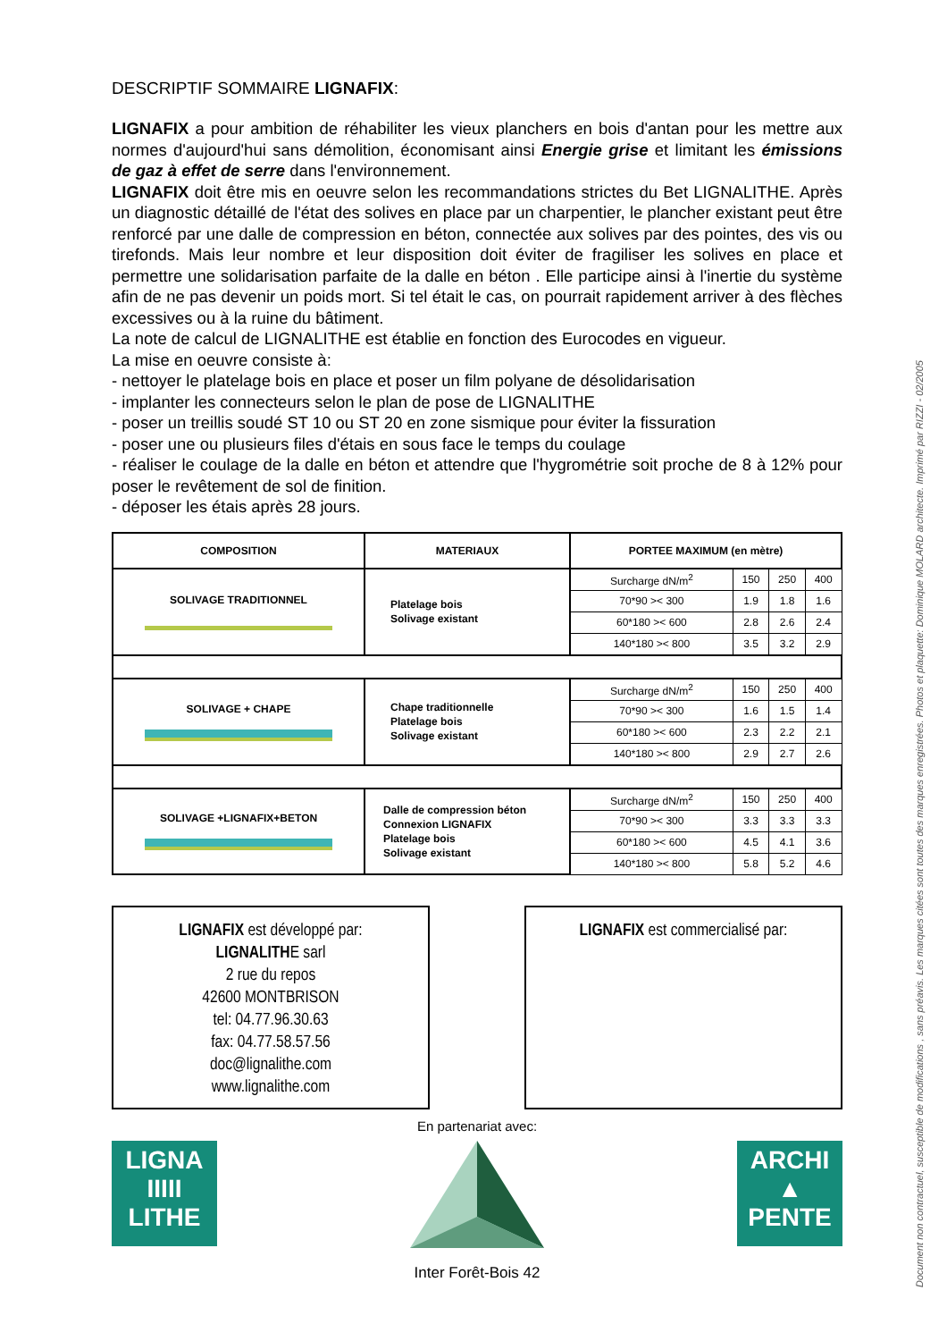DESCRIPTIF SOMMAIRE LIGNAFIX:
LIGNAFIX a pour ambition de réhabiliter les vieux planchers en bois d'antan pour les mettre aux normes d'aujourd'hui sans démolition, économisant ainsi Energie grise et limitant les émissions de gaz à effet de serre dans l'environnement.
LIGNAFIX doit être mis en oeuvre selon les recommandations strictes du Bet LIGNALITHE. Après un diagnostic détaillé de l'état des solives en place par un charpentier, le plancher existant peut être renforcé par une dalle de compression en béton, connectée aux solives par des pointes, des vis ou tirefonds. Mais leur nombre et leur disposition doit éviter de fragiliser les solives en place et permettre une solidarisation parfaite de la dalle en béton . Elle participe ainsi à l'inertie du système afin de ne pas devenir un poids mort. Si tel était le cas, on pourrait rapidement arriver à des flèches excessives ou à la ruine du bâtiment.
La note de calcul de LIGNALITHE est établie en fonction des Eurocodes en vigueur.
La mise en oeuvre consiste à:
- nettoyer le platelage bois en place et poser un film polyane de désolidarisation
- implanter les connecteurs selon le plan de pose de LIGNALITHE
- poser un treillis soudé ST 10 ou ST 20 en zone sismique pour éviter la fissuration
- poser une ou plusieurs files d'étais en sous face le temps du coulage
- réaliser le coulage de la dalle en béton et attendre que l'hygrométrie soit proche de 8 à 12% pour poser le revêtement de sol de finition.
- déposer les étais après 28 jours.
| COMPOSITION | MATERIAUX | PORTEE MAXIMUM (en mètre) | | | |
| --- | --- | --- | --- | --- | --- |
| SOLIVAGE TRADITIONNEL | Platelage bois Solivage existant | Surcharge dN/m<sup>2</sup> | 150 | 250 | 400 |
| | | 70*90 >< 300 | 1.9 | 1.8 | 1.6 |
| | | 60*180 >< 600 | 2.8 | 2.6 | 2.4 |
| | | 140*180 >< 800 | 3.5 | 3.2 | 2.9 |
| SOLIVAGE + CHAPE | Chape traditionnelle Platelage bois Solivage existant | Surcharge dN/m<sup>2</sup> | 150 | 250 | 400 |
| | | 70*90 >< 300 | 1.6 | 1.5 | 1.4 |
| | | 60*180 >< 600 | 2.3 | 2.2 | 2.1 |
| | | 140*180 >< 800 | 2.9 | 2.7 | 2.6 |
| SOLIVAGE +LIGNAFIX+BETON | Dalle de compression béton Connexion LIGNAFIX Platelage bois Solivage existant | Surcharge dN/m<sup>2</sup> | 150 | 250 | 400 |
| | | 70*90 >< 300 | 3.3 | 3.3 | 3.3 |
| | | 60*180 >< 600 | 4.5 | 4.1 | 3.6 |
| | | 140*180 >< 800 | 5.8 | 5.2 | 4.6 |
LIGNAFIX est développé par:
LIGNALITHE sarl
2 rue du repos
42600 MONTBRISON
tel: 04.77.96.30.63
fax: 04.77.58.57.56
doc@lignalithe.com
www.lignalithe.com
LIGNAFIX est commercialisé par:
En partenariat avec:
LIGNA
IIIII
LITHE
Inter Forêt-Bois 42
ARCHI
▲
PENTE
Document non contractuel, susceptible de modifications , sans préavis. Les marques citées sont toutes des marques enregistrées. Photos et plaquette: Dominique MOLARD architecte. Imprimé par RIZZI - 02/2005